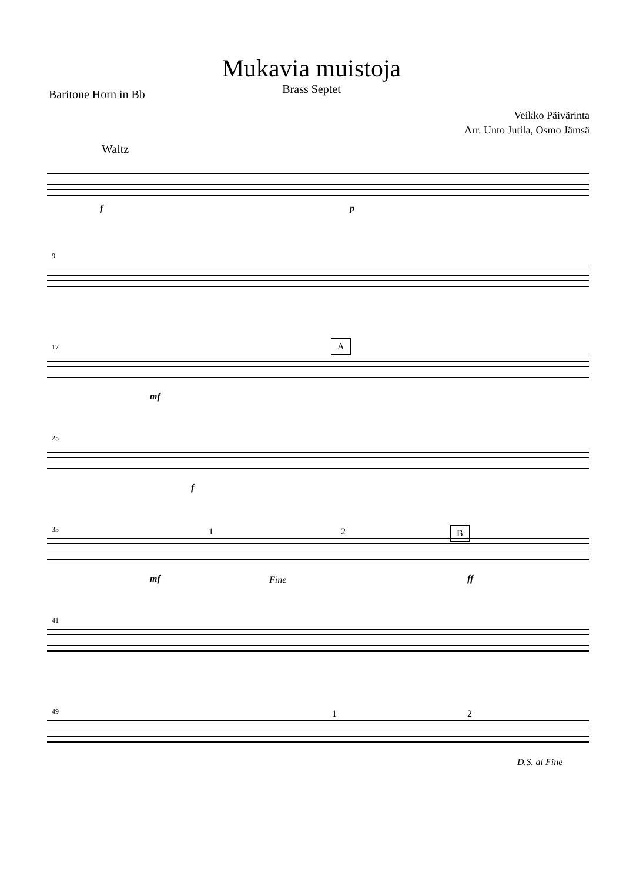Mukavia muistoja
Brass Septet
Baritone Horn in Bb
Veikko Päivärinta
Arr. Unto Jutila, Osmo Jämsä
Waltz
f p
9
17 A
mf
25
f
33 1 2 B
mf Fine ff
41
49 1 2
D.S. al Fine